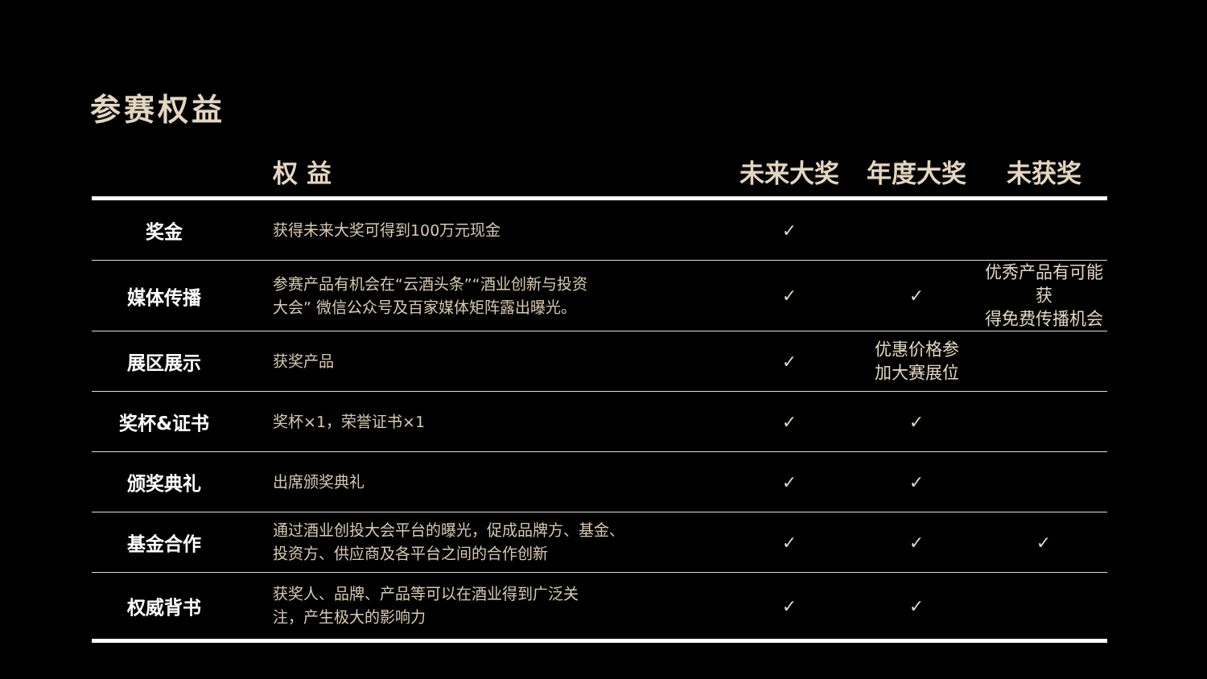参赛权益
| | 权 益 | 未来大奖 | 年度大奖 | 未获奖 |
| --- | --- | --- | --- | --- |
| 奖金 | 获得未来大奖可得到100万元现金 | ✓ | | |
| 媒体传播 | 参赛产品有机会在“云酒头条”“酒业创新与投资 大会” 微信公众号及百家媒体矩阵露出曝光。 | ✓ | ✓ | 优秀产品有可能获 得免费传播机会 |
| 展区展示 | 获奖产品 | ✓ | 优惠价格参 加大赛展位 | |
| 奖杯&证书 | 奖杯×1，荣誉证书×1 | ✓ | ✓ | |
| 颁奖典礼 | 出席颁奖典礼 | ✓ | ✓ | |
| 基金合作 | 通过酒业创投大会平台的曝光，促成品牌方、基金、 投资方、供应商及各平台之间的合作创新 | ✓ | ✓ | ✓ |
| 权威背书 | 获奖人、品牌、产品等可以在酒业得到广泛关 注，产生极大的影响力 | ✓ | ✓ | |